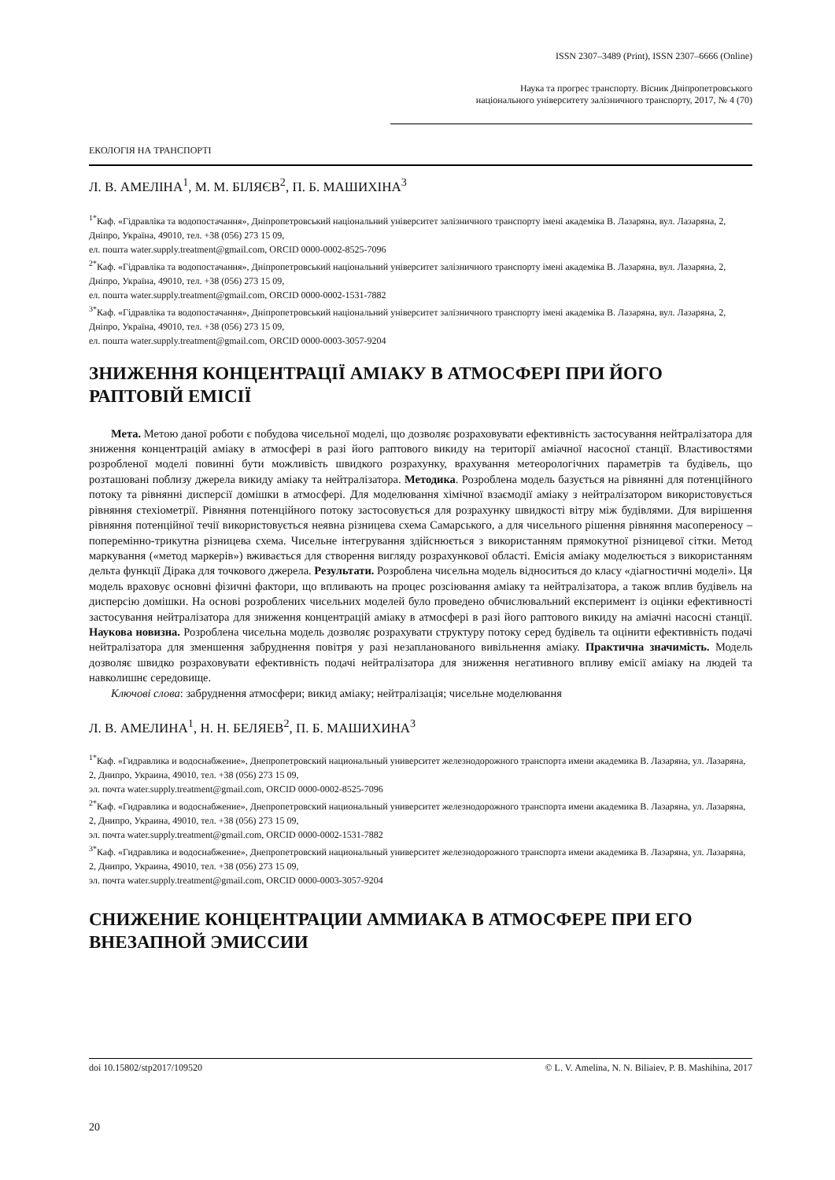ISSN 2307–3489 (Print), ISSN 2307–6666 (Online)
Наука та прогрес транспорту. Вісник Дніпропетровського
національного університету залізничного транспорту, 2017, № 4 (70)
ЕКОЛОГІЯ НА ТРАНСПОРТІ
Л. В. АМЕЛІНА<sup>1</sup>, М. М. БІЛЯЄВ<sup>2</sup>, П. Б. МАШИХІНА<sup>3</sup>
<sup>1*</sup>Каф. «Гідравліка та водопостачання», Дніпропетровський національний університет залізничного транспорту імені академіка В. Лазаряна, вул. Лазаряна, 2, Дніпро, Україна, 49010, тел. +38 (056) 273 15 09,
ел. пошта water.supply.treatment@gmail.com, ORCID 0000-0002-8525-7096
<sup>2*</sup>Каф. «Гідравліка та водопостачання», Дніпропетровський національний університет залізничного транспорту імені академіка В. Лазаряна, вул. Лазаряна, 2, Дніпро, Україна, 49010, тел. +38 (056) 273 15 09,
ел. пошта water.supply.treatment@gmail.com, ORCID 0000-0002-1531-7882
<sup>3*</sup>Каф. «Гідравліка та водопостачання», Дніпропетровський національний університет залізничного транспорту імені академіка В. Лазаряна, вул. Лазаряна, 2, Дніпро, Україна, 49010, тел. +38 (056) 273 15 09,
ел. пошта water.supply.treatment@gmail.com, ORCID 0000-0003-3057-9204
ЗНИЖЕННЯ КОНЦЕНТРАЦІЇ АМІАКУ В АТМОСФЕРІ ПРИ ЙОГО РАПТОВІЙ ЕМІСІЇ
Мета. Метою даної роботи є побудова чисельної моделі, що дозволяє розраховувати ефективність застосування нейтралізатора для зниження концентрацій аміаку в атмосфері в разі його раптового викиду на території аміачної насосної станції. Властивостями розробленої моделі повинні бути можливість швидкого розрахунку, врахування метеорологічних параметрів та будівель, що розташовані поблизу джерела викиду аміаку та нейтралізатора. Методика. Розроблена модель базується на рівнянні для потенційного потоку та рівнянні дисперсії домішки в атмосфері. Для моделювання хімічної взаємодії аміаку з нейтралізатором використовується рівняння стехіометрії. Рівняння потенційного потоку застосовується для розрахунку швидкості вітру між будівлями. Для вирішення рівняння потенційної течії використовується неявна різницева схема Самарського, а для чисельного рішення рівняння масопереносу – поперемінно-трикутна різницева схема. Чисельне інтегрування здійснюється з використанням прямокутної різницевої сітки. Метод маркування («метод маркерів») вживається для створення вигляду розрахункової області. Емісія аміаку моделюється з використанням дельта функції Дірака для точкового джерела. Результати. Розроблена чисельна модель відноситься до класу «діагностичні моделі». Ця модель враховує основні фізичні фактори, що впливають на процес розсіювання аміаку та нейтралізатора, а також вплив будівель на дисперсію домішки. На основі розроблених чисельних моделей було проведено обчислювальний експеримент із оцінки ефективності застосування нейтралізатора для зниження концентрацій аміаку в атмосфері в разі його раптового викиду на аміачні насосні станції. Наукова новизна. Розроблена чисельна модель дозволяє розрахувати структуру потоку серед будівель та оцінити ефективність подачі нейтралізатора для зменшення забруднення повітря у разі незапланованого вивільнення аміаку. Практична значимість. Модель дозволяє швидко розраховувати ефективність подачі нейтралізатора для зниження негативного впливу емісії аміаку на людей та навколишнє середовище.
Ключові слова: забруднення атмосфери; викид аміаку; нейтралізація; чисельне моделювання
Л. В. АМЕЛИНА<sup>1</sup>, Н. Н. БЕЛЯЕВ<sup>2</sup>, П. Б. МАШИХИНА<sup>3</sup>
<sup>1*</sup>Каф. «Гидравлика и водоснабжение», Днепропетровский национальный университет железнодорожного транспорта имени академика В. Лазаряна, ул. Лазаряна, 2, Днипро, Украина, 49010, тел. +38 (056) 273 15 09,
эл. почта water.supply.treatment@gmail.com, ORCID 0000-0002-8525-7096
<sup>2*</sup>Каф. «Гидравлика и водоснабжение», Днепропетровский национальный университет железнодорожного транспорта имени академика В. Лазаряна, ул. Лазаряна, 2, Днипро, Украина, 49010, тел. +38 (056) 273 15 09,
эл. почта water.supply.treatment@gmail.com, ORCID 0000-0002-1531-7882
<sup>3*</sup>Каф. «Гидравлика и водоснабжение», Днепропетровский национальный университет железнодорожного транспорта имени академика В. Лазаряна, ул. Лазаряна, 2, Днипро, Украина, 49010, тел. +38 (056) 273 15 09,
эл. почта water.supply.treatment@gmail.com, ORCID 0000-0003-3057-9204
СНИЖЕНИЕ КОНЦЕНТРАЦИИ АММИАКА В АТМОСФЕРЕ ПРИ ЕГО ВНЕЗАПНОЙ ЭМИССИИ
doi 10.15802/stp2017/109520 © L. V. Amelina, N. N. Biliaiev, P. B. Mashihina, 2017
20